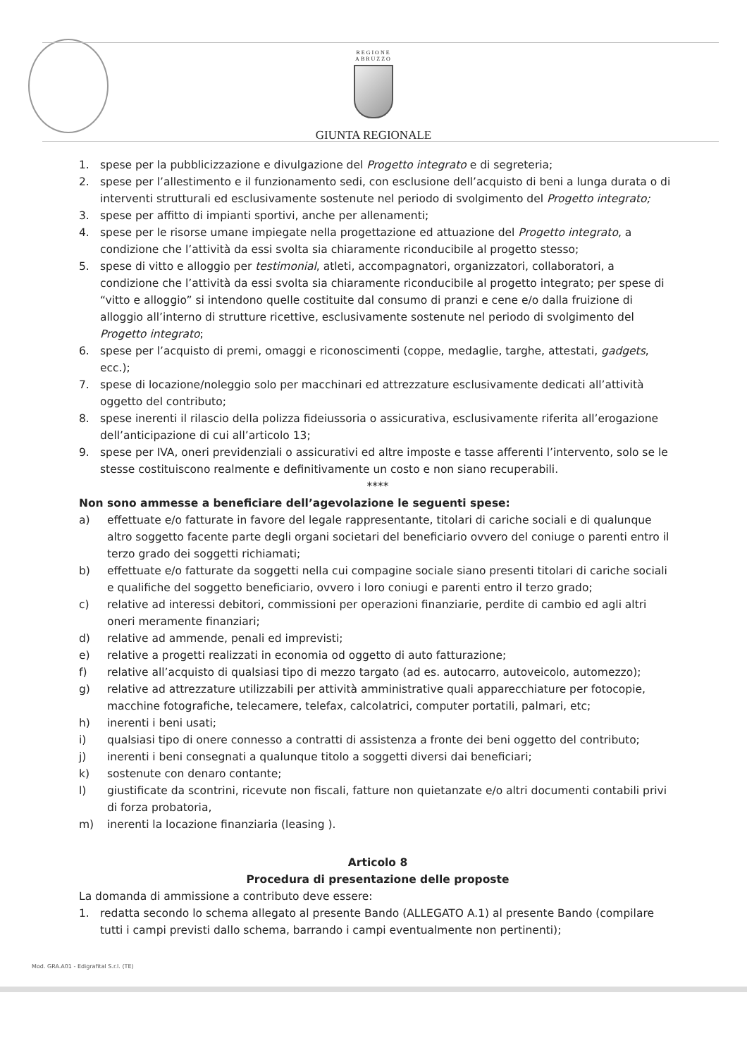REGIONE
ABRUZZO
GIUNTA REGIONALE
1. spese per la pubblicizzazione e divulgazione del Progetto integrato e di segreteria;
2. spese per l’allestimento e il funzionamento sedi, con esclusione dell’acquisto di beni a lunga durata o di interventi strutturali ed esclusivamente sostenute nel periodo di svolgimento del Progetto integrato;
3. spese per affitto di impianti sportivi, anche per allenamenti;
4. spese per le risorse umane impiegate nella progettazione ed attuazione del Progetto integrato, a condizione che l’attività da essi svolta sia chiaramente riconducibile al progetto stesso;
5. spese di vitto e alloggio per testimonial, atleti, accompagnatori, organizzatori, collaboratori, a condizione che l’attività da essi svolta sia chiaramente riconducibile al progetto integrato; per spese di “vitto e alloggio” si intendono quelle costituite dal consumo di pranzi e cene e/o dalla fruizione di alloggio all’interno di strutture ricettive, esclusivamente sostenute nel periodo di svolgimento del Progetto integrato;
6. spese per l’acquisto di premi, omaggi e riconoscimenti (coppe, medaglie, targhe, attestati, gadgets, ecc.);
7. spese di locazione/noleggio solo per macchinari ed attrezzature esclusivamente dedicati all’attività oggetto del contributo;
8. spese inerenti il rilascio della polizza fideiussoria o assicurativa, esclusivamente riferita all’erogazione dell’anticipazione di cui all’articolo 13;
9. spese per IVA, oneri previdenziali o assicurativi ed altre imposte e tasse afferenti l’intervento, solo se le stesse costituiscono realmente e definitivamente un costo e non siano recuperabili.
****
Non sono ammesse a beneficiare dell’agevolazione le seguenti spese:
a) effettuate e/o fatturate in favore del legale rappresentante, titolari di cariche sociali e di qualunque altro soggetto facente parte degli organi societari del beneficiario ovvero del coniuge o parenti entro il terzo grado dei soggetti richiamati;
b) effettuate e/o fatturate da soggetti nella cui compagine sociale siano presenti titolari di cariche sociali e qualifiche del soggetto beneficiario, ovvero i loro coniugi e parenti entro il terzo grado;
c) relative ad interessi debitori, commissioni per operazioni finanziarie, perdite di cambio ed agli altri oneri meramente finanziari;
d) relative ad ammende, penali ed imprevisti;
e) relative a progetti realizzati in economia od oggetto di auto fatturazione;
f) relative all’acquisto di qualsiasi tipo di mezzo targato (ad es. autocarro, autoveicolo, automezzo);
g) relative ad attrezzature utilizzabili per attività amministrative quali apparecchiature per fotocopie, macchine fotografiche, telecamere, telefax, calcolatrici, computer portatili, palmari, etc;
h) inerenti i beni usati;
i) qualsiasi tipo di onere connesso a contratti di assistenza a fronte dei beni oggetto del contributo;
j) inerenti i beni consegnati a qualunque titolo a soggetti diversi dai beneficiari;
k) sostenute con denaro contante;
l) giustificate da scontrini, ricevute non fiscali, fatture non quietanzate e/o altri documenti contabili privi di forza probatoria,
m) inerenti la locazione finanziaria (leasing ).
Articolo 8
Procedura di presentazione delle proposte
La domanda di ammissione a contributo deve essere:
1. redatta secondo lo schema allegato al presente Bando (ALLEGATO A.1) al presente Bando (compilare tutti i campi previsti dallo schema, barrando i campi eventualmente non pertinenti);
Mod. GRA.A01 - Edigrafital S.r.l. (TE)